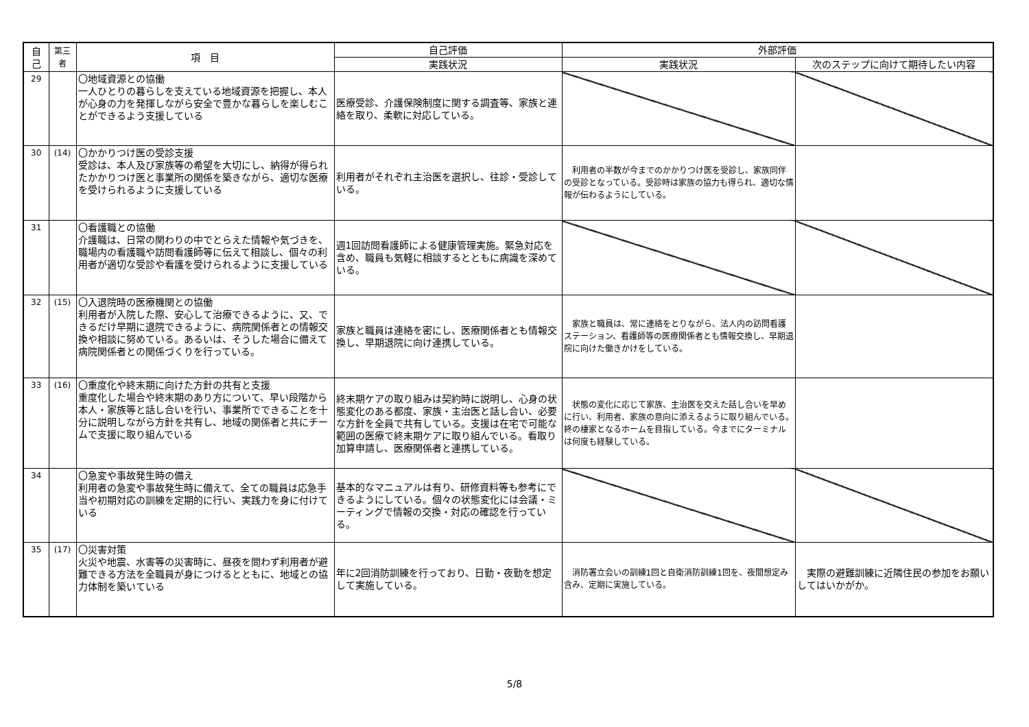| 自 己 | 第三者 | 項 目 | 自己評価 | 外部評価 | |
| --- | --- | --- | --- | --- | --- |
| | | | 実践状況 | 実践状況 | 次のステップに向けて期待したい内容 |
| 29 | | 〇地域資源との協働 一人ひとりの暮らしを支えている地域資源を把握し、本人が心身の力を発揮しながら安全で豊かな暮らしを楽しむことができるよう支援している | 医療受診、介護保険制度に関する調査等、家族と連絡を取り、柔軟に対応している。 | | |
| 30 | (14) | 〇かかりつけ医の受診支援 受診は、本人及び家族等の希望を大切にし、納得が得られたかかりつけ医と事業所の関係を築きながら、適切な医療を受けられるように支援している | 利用者がそれぞれ主治医を選択し、往診・受診している。 | 利用者の半数が今までのかかりつけ医を受診し、家族同伴の受診となっている。受診時は家族の協力も得られ、適切な情報が伝わるようにしている。 | |
| 31 | | 〇看護職との協働 介護職は、日常の関わりの中でとらえた情報や気づきを、職場内の看護職や訪問看護師等に伝えて相談し、個々の利用者が適切な受診や看護を受けられるように支援している | 週1回訪問看護師による健康管理実施。緊急対応を含め、職員も気軽に相談するとともに病識を深めている。 | | |
| 32 | (15) | 〇入退院時の医療機関との協働 利用者が入院した際、安心して治療できるように、又、できるだけ早期に退院できるように、病院関係者との情報交換や相談に努めている。あるいは、そうした場合に備えて病院関係者との関係づくりを行っている。 | 家族と職員は連絡を密にし、医療関係者とも情報交換し、早期退院に向け連携している。 | 家族と職員は、常に連絡をとりながら、法人内の訪問看護ステーション、看護師等の医療関係者とも情報交換し、早期退院に向けた働きかけをしている。 | |
| 33 | (16) | 〇重度化や終末期に向けた方針の共有と支援 重度化した場合や終末期のあり方について、早い段階から本人・家族等と話し合いを行い、事業所でできることを十分に説明しながら方針を共有し、地域の関係者と共にチームで支援に取り組んでいる | 終末期ケアの取り組みは契約時に説明し、心身の状態変化のある都度、家族・主治医と話し合い、必要な方針を全員で共有している。支援は在宅で可能な範囲の医療で終末期ケアに取り組んでいる。看取り加算申請し、医療関係者と連携している。 | 状態の変化に応じて家族、主治医を交えた話し合いを早めに行い、利用者、家族の意向に添えるように取り組んでいる。終の棲家となるホームを目指している。今までにターミナルは何度も経験している。 | |
| 34 | | 〇急変や事故発生時の備え 利用者の急変や事故発生時に備えて、全ての職員は応急手当や初期対応の訓練を定期的に行い、実践力を身に付けている | 基本的なマニュアルは有り、研修資料等も参考にできるようにしている。個々の状態変化には会議・ミーティングで情報の交換・対応の確認を行っている。 | | |
| 35 | (17) | 〇災害対策 火災や地震、水害等の災害時に、昼夜を問わず利用者が避難できる方法を全職員が身につけるとともに、地域との協力体制を築いている | 年に2回消防訓練を行っており、日勤・夜勤を想定して実施している。 | 消防署立会いの訓練1回と自衛消防訓練1回を、夜間想定み含み、定期に実施している。 | 実際の避難訓練に近隣住民の参加をお願いしてはいかがか。 |
5/8